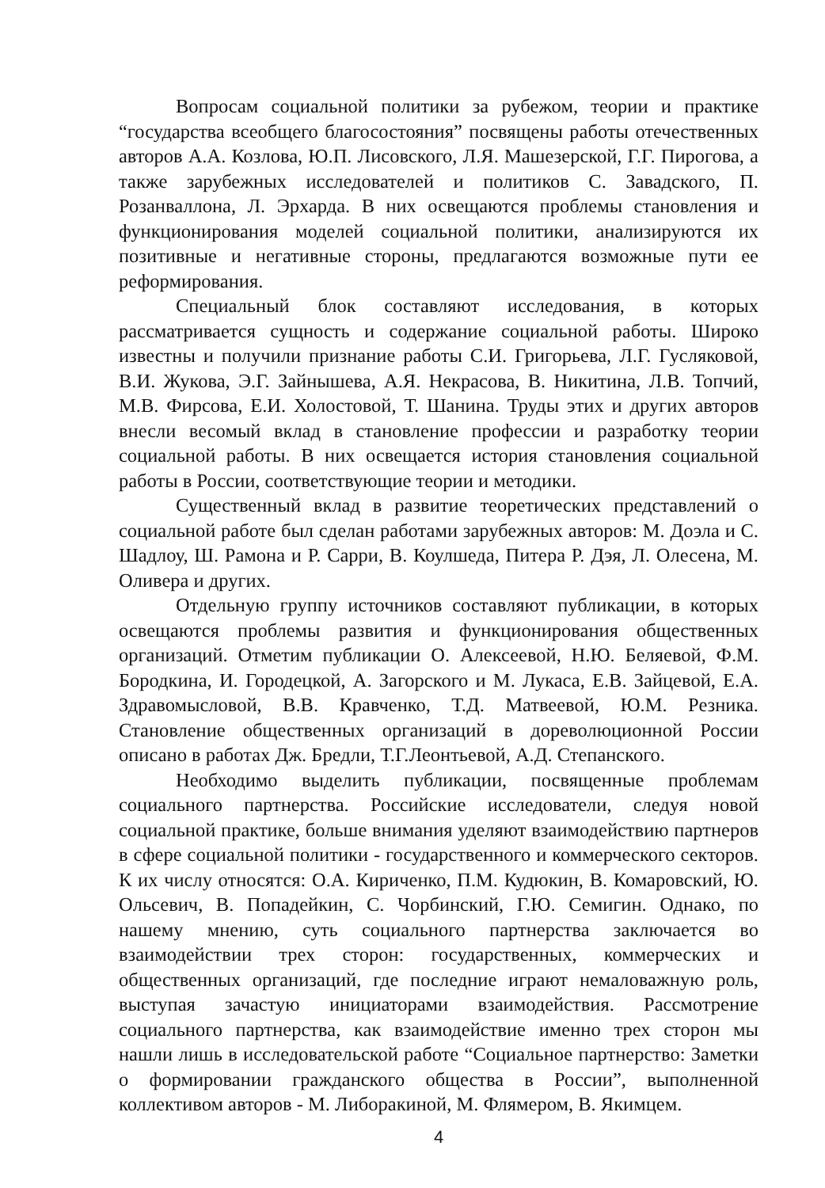Вопросам социальной политики за рубежом, теории и практике “государства всеобщего благосостояния” посвящены работы отечественных авторов А.А. Козлова, Ю.П. Лисовского, Л.Я. Машезерской, Г.Г. Пирогова, а также зарубежных исследователей и политиков С. Завадского, П. Розанваллона, Л. Эрхарда. В них освещаются проблемы становления и функционирования моделей социальной политики, анализируются их позитивные и негативные стороны, предлагаются возможные пути ее реформирования.
Специальный блок составляют исследования, в которых рассматривается сущность и содержание социальной работы. Широко известны и получили признание работы С.И. Григорьева, Л.Г. Гусляковой, В.И. Жукова, Э.Г. Зайнышева, А.Я. Некрасова, В. Никитина, Л.В. Топчий, М.В. Фирсова, Е.И. Холостовой, Т. Шанина. Труды этих и других авторов внесли весомый вклад в становление профессии и разработку теории социальной работы. В них освещается история становления социальной работы в России, соответствующие теории и методики.
Существенный вклад в развитие теоретических представлений о социальной работе был сделан работами зарубежных авторов: М. Доэла и С. Шадлоу, Ш. Рамона и Р. Сарри, В. Коулшеда, Питера Р. Дэя, Л. Олесена, М. Оливера и других.
Отдельную группу источников составляют публикации, в которых освещаются проблемы развития и функционирования общественных организаций. Отметим публикации О. Алексеевой, Н.Ю. Беляевой, Ф.М. Бородкина, И. Городецкой, А. Загорского и М. Лукаса, Е.В. Зайцевой, Е.А. Здравомысловой, В.В. Кравченко, Т.Д. Матвеевой, Ю.М. Резника. Становление общественных организаций в дореволюционной России описано в работах Дж. Бредли, Т.Г.Леонтьевой, А.Д. Степанского.
Необходимо выделить публикации, посвященные проблемам социального партнерства. Российские исследователи, следуя новой социальной практике, больше внимания уделяют взаимодействию партнеров в сфере социальной политики - государственного и коммерческого секторов. К их числу относятся: О.А. Кириченко, П.М. Кудюкин, В. Комаровский, Ю. Ольсевич, В. Попадейкин, С. Чорбинский, Г.Ю. Семигин. Однако, по нашему мнению, суть социального партнерства заключается во взаимодействии трех сторон: государственных, коммерческих и общественных организаций, где последние играют немаловажную роль, выступая зачастую инициаторами взаимодействия. Рассмотрение социального партнерства, как взаимодействие именно трех сторон мы нашли лишь в исследовательской работе “Социальное партнерство: Заметки о формировании гражданского общества в России”, выполненной коллективом авторов - М. Либоракиной, М. Флямером, В. Якимцем.
4